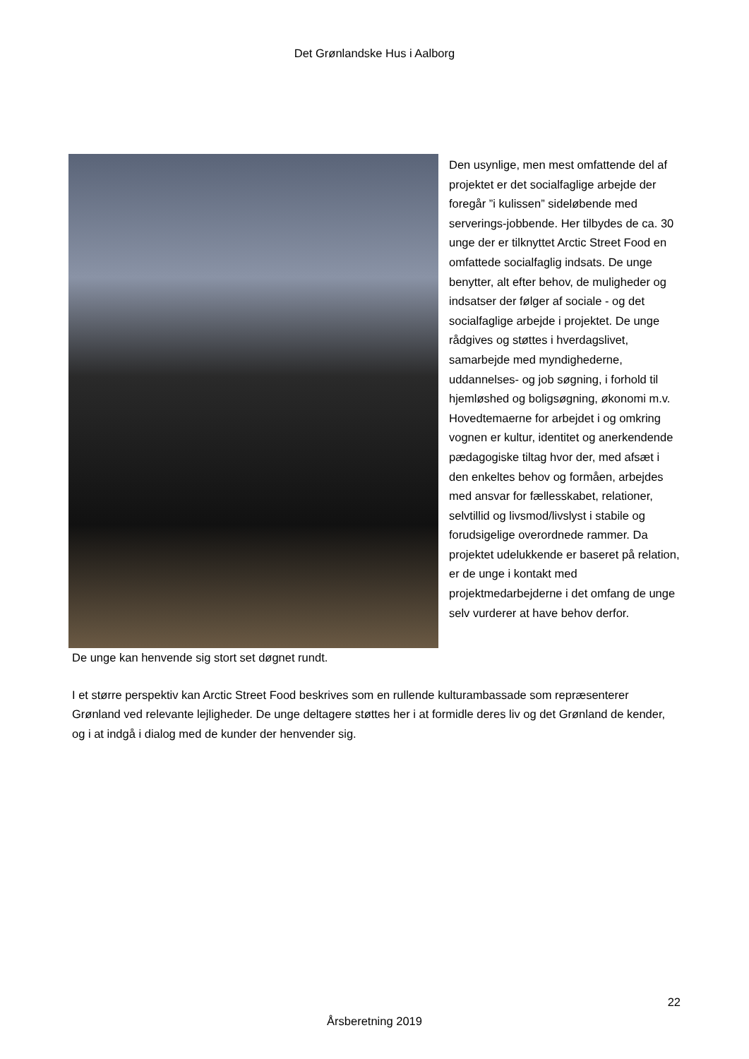Det Grønlandske Hus i Aalborg
Den usynlige, men mest omfattende del af projektet er det socialfaglige arbejde der foregår ”i kulissen” sideløbende med serverings-jobbende. Her tilbydes de ca. 30 unge der er tilknyttet Arctic Street Food en omfattede socialfaglig indsats. De unge benytter, alt efter behov, de muligheder og indsatser der følger af sociale - og det socialfaglige arbejde i projektet. De unge rådgives og støttes i hverdagslivet, samarbejde med myndighederne, uddannelses- og job søgning, i forhold til hjemløshed og boligsøgning, økonomi m.v. Hovedtemaerne for arbejdet i og omkring vognen er kultur, identitet og anerkendende pædagogiske tiltag hvor der, med afsæt i den enkeltes behov og formåen, arbejdes med ansvar for fællesskabet, relationer, selvtillid og livsmod/livslyst i stabile og forudsigelige overordnede rammer. Da projektet udelukkende er baseret på relation, er de unge i kontakt med projektmedarbejderne i det omfang de unge selv vurderer at have behov derfor.
De unge kan henvende sig stort set døgnet rundt.
I et større perspektiv kan Arctic Street Food beskrives som en rullende kulturambassade som repræsenterer Grønland ved relevante lejligheder. De unge deltagere støttes her i at formidle deres liv og det Grønland de kender, og i at indgå i dialog med de kunder der henvender sig.
22
Årsberetning 2019